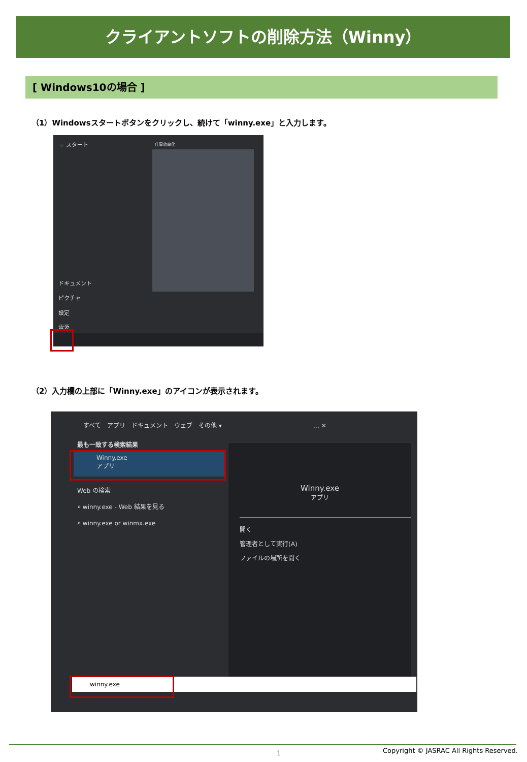クライアントソフトの削除方法（Winny）
[ Windows10の場合 ]
（1）Windowsスタートボタンをクリックし、続けて「winny.exe」と入力します。
≡ スタート
仕事効率化
ドキュメント
ピクチャ
設定
電源
（2）入力欄の上部に「Winny.exe」のアイコンが表示されます。
すべて　アプリ　ドキュメント　ウェブ　その他 ▾　　　　　　　　　　　　　　　… ✕
最も一致する検索結果
Winny.exe
アプリ
Web の検索
⌕ winny.exe - Web 結果を見る
⌕ winny.exe or winmx.exe
Winny.exe
アプリ
開く
管理者として実行(A)
ファイルの場所を開く
winny.exe
1
Copyright © JASRAC All Rights Reserved.